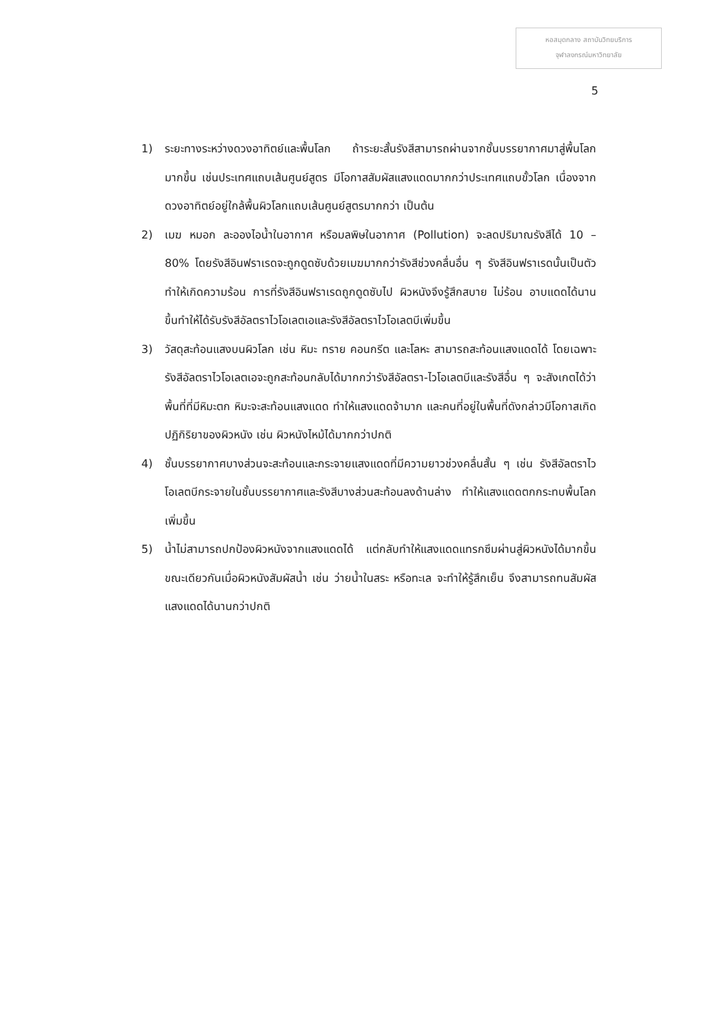หอสมุดกลาง สถาบันวิทยบริการ
จุฬาลงกรณ์มหาวิทยาลัย
5
1) ระยะทางระหว่างดวงอาทิตย์และพื้นโลก ถ้าระยะสั้นรังสีสามารถผ่านจากชั้นบรรยากาศมาสู่พื้นโลกมากขึ้น เช่นประเทศแถบเส้นศูนย์สูตร มีโอกาสสัมผัสแสงแดดมากกว่าประเทศแถบขั้วโลก เนื่องจากดวงอาทิตย์อยู่ใกล้พื้นผิวโลกแถบเส้นศูนย์สูตรมากกว่า เป็นต้น
2) เมฆ หมอก ละอองไอน้ำในอากาศ หรือมลพิษในอากาศ (Pollution) จะลดปริมาณรังสีได้ 10 – 80% โดยรังสีอินฟราเรดจะถูกดูดซับด้วยเมฆมากกว่ารังสีช่วงคลื่นอื่น ๆ รังสีอินฟราเรดนั้นเป็นตัวทำให้เกิดความร้อน การที่รังสีอินฟราเรดถูกดูดซับไป ผิวหนังจึงรู้สึกสบาย ไม่ร้อน อาบแดดได้นานขึ้นทำให้ได้รับรังสีอัลตราไวโอเลตเอและรังสีอัลตราไวโอเลตบีเพิ่มขึ้น
3) วัสดุสะท้อนแสงบนผิวโลก เช่น หิมะ ทราย คอนกรีต และโลหะ สามารถสะท้อนแสงแดดได้ โดยเฉพาะรังสีอัลตราไวโอเลตเอจะถูกสะท้อนกลับได้มากกว่ารังสีอัลตรา-ไวโอเลตบีและรังสีอื่น ๆ จะสังเกตได้ว่า พื้นที่ที่มีหิมะตก หิมะจะสะท้อนแสงแดด ทำให้แสงแดดจ้ามาก และคนที่อยู่ในพื้นที่ดังกล่าวมีโอกาสเกิดปฏิกิริยาของผิวหนัง เช่น ผิวหนังไหม้ได้มากกว่าปกติ
4) ชั้นบรรยากาศบางส่วนจะสะท้อนและกระจายแสงแดดที่มีความยาวช่วงคลื่นสั้น ๆ เช่น รังสีอัลตราไวโอเลตบีกระจายในชั้นบรรยากาศและรังสีบางส่วนสะท้อนลงด้านล่าง ทำให้แสงแดดตกกระทบพื้นโลกเพิ่มขึ้น
5) น้ำไม่สามารถปกป้องผิวหนังจากแสงแดดได้ แต่กลับทำให้แสงแดดแทรกซึมผ่านสู่ผิวหนังได้มากขึ้น ขณะเดียวกันเมื่อผิวหนังสัมผัสน้ำ เช่น ว่ายน้ำในสระ หรือทะเล จะทำให้รู้สึกเย็น จึงสามารถทนสัมผัสแสงแดดได้นานกว่าปกติ